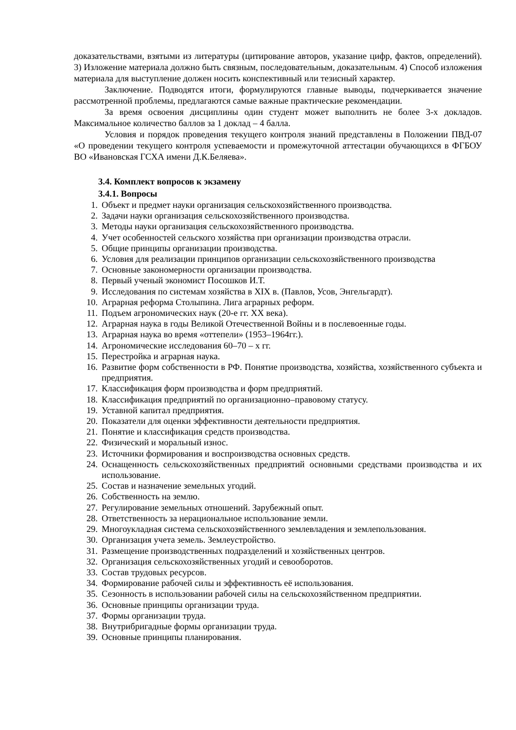доказательствами, взятыми из литературы (цитирование авторов, указание цифр, фактов, определений). 3) Изложение материала должно быть связным, последовательным, доказательным. 4) Способ изложения материала для выступление должен носить конспективный или тезисный характер.
Заключение. Подводятся итоги, формулируются главные выводы, подчеркивается значение рассмотренной проблемы, предлагаются самые важные практические рекомендации.
За время освоения дисциплины один студент может выполнить не более 3-х докладов. Максимальное количество баллов за 1 доклад – 4 балла.
Условия и порядок проведения текущего контроля знаний представлены в Положении ПВД-07 «О проведении текущего контроля успеваемости и промежуточной аттестации обучающихся в ФГБОУ ВО «Ивановская ГСХА имени Д.К.Беляева».
3.4. Комплект вопросов к экзамену
3.4.1. Вопросы
1. Объект и предмет науки организация сельскохозяйственного производства.
2. Задачи науки организация сельскохозяйственного производства.
3. Методы науки организация сельскохозяйственного производства.
4. Учет особенностей сельского хозяйства при организации производства отрасли.
5. Общие принципы организации производства.
6. Условия для реализации принципов организации сельскохозяйственного производства
7. Основные закономерности организации производства.
8. Первый ученый экономист Посошков И.Т.
9. Исследования по системам хозяйства в XIX в. (Павлов, Усов, Энгельгардт).
10. Аграрная реформа Столыпина. Лига аграрных реформ.
11. Подъем агрономических наук (20-е гг. XX века).
12. Аграрная наука в годы Великой Отечественной Войны и в послевоенные годы.
13. Аграрная наука во время «оттепели» (1953–1964гг.).
14. Агрономические исследования 60–70 – х гг.
15. Перестройка и аграрная наука.
16. Развитие форм собственности в РФ. Понятие производства, хозяйства, хозяйственного субъекта и предприятия.
17. Классификация форм производства и форм предприятий.
18. Классификация предприятий по организационно–правовому статусу.
19. Уставной капитал предприятия.
20. Показатели для оценки эффективности деятельности предприятия.
21. Понятие и классификация средств производства.
22. Физический и моральный износ.
23. Источники формирования и воспроизводства основных средств.
24. Оснащенность сельскохозяйственных предприятий основными средствами производства и их использование.
25. Состав и назначение земельных угодий.
26. Собственность на землю.
27. Регулирование земельных отношений. Зарубежный опыт.
28. Ответственность за нерациональное использование земли.
29. Многоукладная система сельскохозяйственного землевладения и землепользования.
30. Организация учета земель. Землеустройство.
31. Размещение производственных подразделений и хозяйственных центров.
32. Организация сельскохозяйственных угодий и севооборотов.
33. Состав трудовых ресурсов.
34. Формирование рабочей силы и эффективность её использования.
35. Сезонность в использовании рабочей силы на сельскохозяйственном предприятии.
36. Основные принципы организации труда.
37. Формы организации труда.
38. Внутрибригадные формы организации труда.
39. Основные принципы планирования.